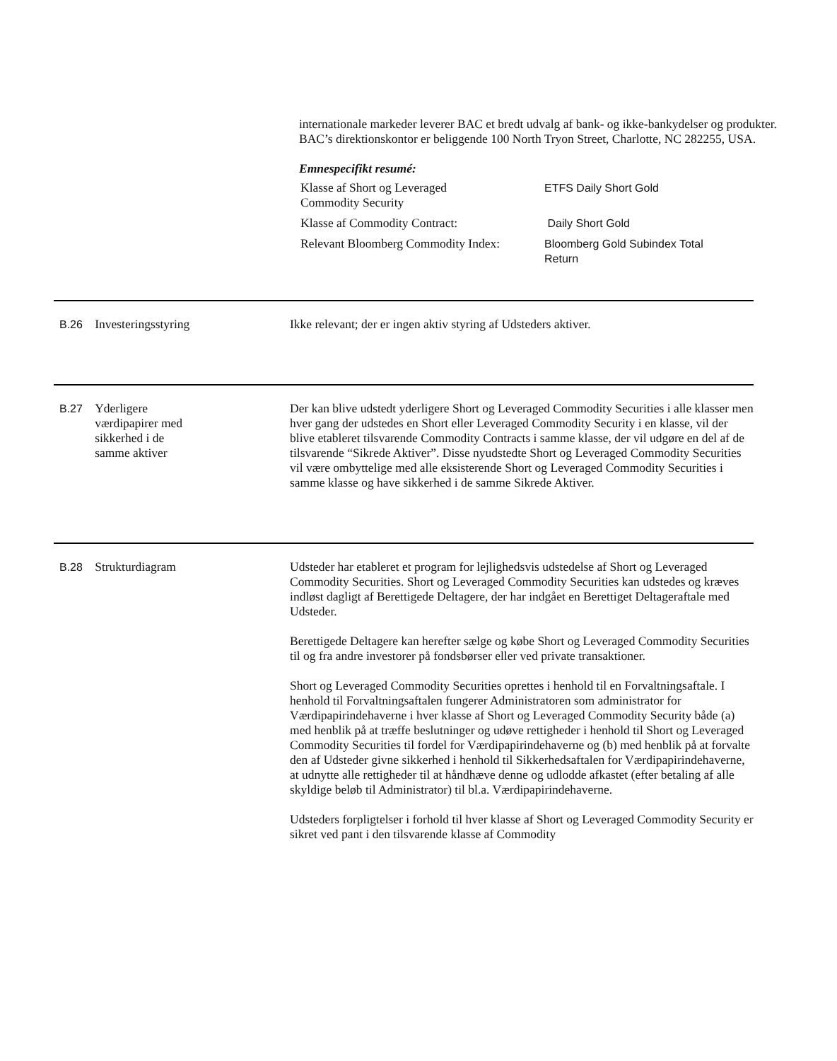internationale markeder leverer BAC et bredt udvalg af bank- og ikke-bankydelser og produkter. BAC’s direktionskontor er beliggende 100 North Tryon Street, Charlotte, NC 282255, USA.
Emnespecifikt resumé:
| Klasse af Short og Leveraged Commodity Security | ETFS Daily Short Gold |
| Klasse af Commodity Contract: | Daily Short Gold |
| Relevant Bloomberg Commodity Index: | Bloomberg Gold Subindex Total Return |
B.26 Investeringsstyring Ikke relevant; der er ingen aktiv styring af Udsteders aktiver.
B.27 Yderligere
værdipapirer med
sikkerhed i de
samme aktiver
Der kan blive udstedt yderligere Short og Leveraged Commodity Securities i alle klasser men hver gang der udstedes en Short eller Leveraged Commodity Security i en klasse, vil der blive etableret tilsvarende Commodity Contracts i samme klasse, der vil udgøre en del af de tilsvarende “Sikrede Aktiver”. Disse nyudstedte Short og Leveraged Commodity Securities vil være ombyttelige med alle eksisterende Short og Leveraged Commodity Securities i samme klasse og have sikkerhed i de samme Sikrede Aktiver.
B.28 Strukturdiagram Udsteder har etableret et program for lejlighedsvis udstedelse af Short og Leveraged Commodity Securities. Short og Leveraged Commodity Securities kan udstedes og kræves indløst dagligt af Berettigede Deltagere, der har indgået en Berettiget Deltageraftale med Udsteder.
Berettigede Deltagere kan herefter sælge og købe Short og Leveraged Commodity Securities til og fra andre investorer på fondsbørser eller ved private transaktioner.
Short og Leveraged Commodity Securities oprettes i henhold til en Forvaltningsaftale. I henhold til Forvaltningsaftalen fungerer Administratoren som administrator for Værdipapirindehaverne i hver klasse af Short og Leveraged Commodity Security både (a) med henblik på at træffe beslutninger og udøve rettigheder i henhold til Short og Leveraged Commodity Securities til fordel for Værdipapirindehaverne og (b) med henblik på at forvalte den af Udsteder givne sikkerhed i henhold til Sikkerhedsaftalen for Værdipapirindehaverne, at udnytte alle rettigheder til at håndhæve denne og udlodde afkastet (efter betaling af alle skyldige beløb til Administrator) til bl.a. Værdipapirindehaverne.
Udsteders forpligtelser i forhold til hver klasse af Short og Leveraged Commodity Security er sikret ved pant i den tilsvarende klasse af Commodity